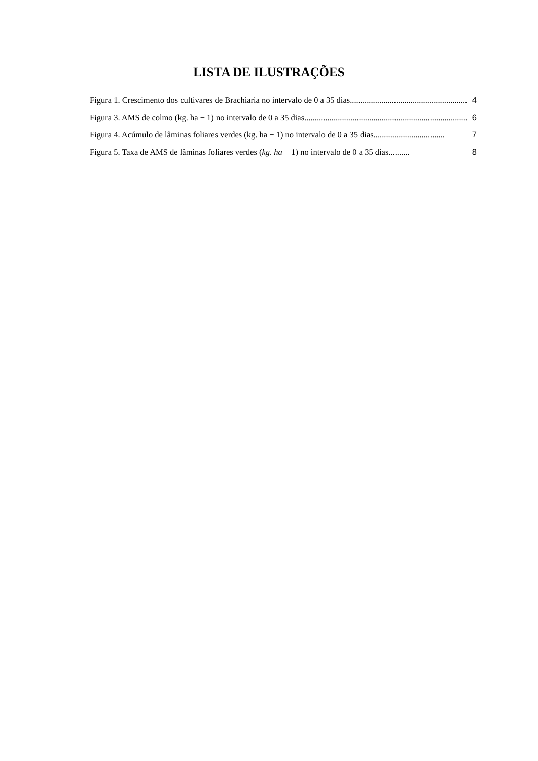LISTA DE ILUSTRAÇÕES
Figura 1. Crescimento dos cultivares de Brachiaria no intervalo de 0 a 35 dias ........................................................ 4
Figura 3. AMS de colmo (kg. ha − 1) no intervalo de 0 a 35 dias.............................................................................. 6
Figura 4. Acúmulo de lâminas foliares verdes (kg. ha − 1) no intervalo de 0 a 35 dias .................................. 7
Figura 5. Taxa de AMS de lâminas foliares verdes (kg. ha − 1) no intervalo de 0 a 35 dias.......... 8